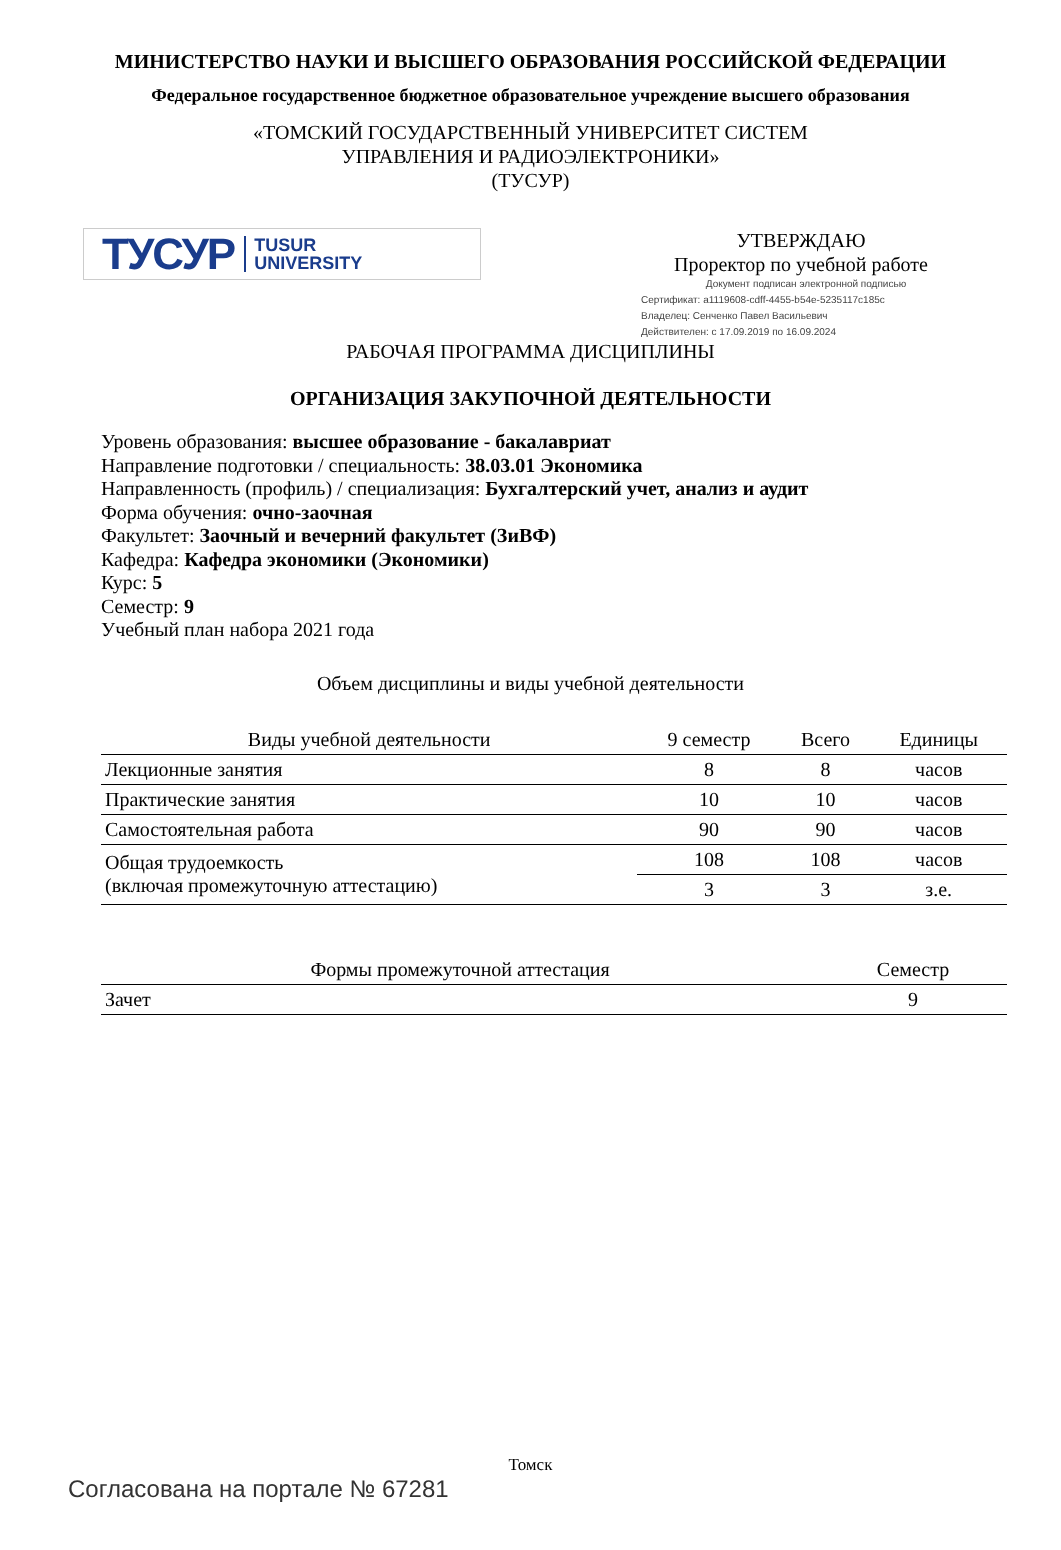МИНИСТЕРСТВО НАУКИ И ВЫСШЕГО ОБРАЗОВАНИЯ РОССИЙСКОЙ ФЕДЕРАЦИИ
Федеральное государственное бюджетное образовательное учреждение высшего образования
«ТОМСКИЙ ГОСУДАРСТВЕННЫЙ УНИВЕРСИТЕТ СИСТЕМ
УПРАВЛЕНИЯ И РАДИОЭЛЕКТРОНИКИ»
(ТУСУР)
ТУСУР TUSUR
UNIVERSITY
УТВЕРЖДАЮ
Проректор по учебной работе
Документ подписан электронной подписью
Сертификат: a1119608-cdff-4455-b54e-5235117c185c
Владелец: Сенченко Павел Васильевич
Действителен: с 17.09.2019 по 16.09.2024
РАБОЧАЯ ПРОГРАММА ДИСЦИПЛИНЫ
ОРГАНИЗАЦИЯ ЗАКУПОЧНОЙ ДЕЯТЕЛЬНОСТИ
Уровень образования: высшее образование - бакалавриат
Направление подготовки / специальность: 38.03.01 Экономика
Направленность (профиль) / специализация: Бухгалтерский учет, анализ и аудит
Форма обучения: очно-заочная
Факультет: Заочный и вечерний факультет (ЗиВФ)
Кафедра: Кафедра экономики (Экономики)
Курс: 5
Семестр: 9
Учебный план набора 2021 года
Объем дисциплины и виды учебной деятельности
| Виды учебной деятельности | 9 семестр | Всего | Единицы |
| --- | --- | --- | --- |
| Лекционные занятия | 8 | 8 | часов |
| Практические занятия | 10 | 10 | часов |
| Самостоятельная работа | 90 | 90 | часов |
| Общая трудоемкость (включая промежуточную аттестацию) | 108 | 108 | часов |
| | 3 | 3 | з.е. |
| Формы промежуточной аттестация | Семестр |
| --- | --- |
| Зачет | 9 |
Томск
Согласована на портале № 67281